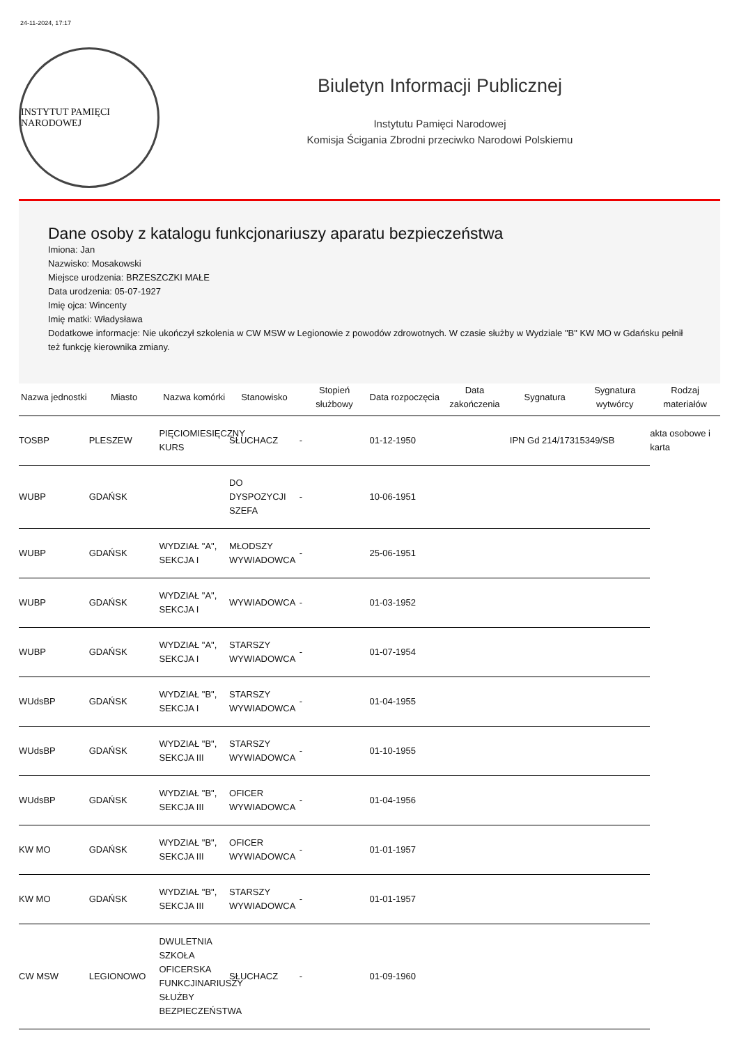24-11-2024, 17:17
INSTYTUT PAMIĘCI NARODOWEJ
Biuletyn Informacji Publicznej
Instytutu Pamięci Narodowej
Komisja Ścigania Zbrodni przeciwko Narodowi Polskiemu
Dane osoby z katalogu funkcjonariuszy aparatu bezpieczeństwa
Imiona: Jan
Nazwisko: Mosakowski
Miejsce urodzenia: BRZESZCZKI MAŁE
Data urodzenia: 05-07-1927
Imię ojca: Wincenty
Imię matki: Władysława
Dodatkowe informacje: Nie ukończył szkolenia w CW MSW w Legionowie z powodów zdrowotnych. W czasie służby w Wydziale "B" KW MO w Gdańsku pełnił też funkcję kierownika zmiany.
| Nazwa jednostki | Miasto | Nazwa komórki | Stanowisko | Stopień służbowy | Data rozpoczęcia | Data zakończenia | Sygnatura | Sygnatura wytwórcy | Rodzaj materiałów |
| --- | --- | --- | --- | --- | --- | --- | --- | --- | --- |
| TOSBP | PLESZEW | PIĘCIOMIESIĘCZNY KURS | SŁUCHACZ | - | 01-12-1950 | | IPN Gd 214/1731 | 5349/SB | akta osobowe i karta |
| WUBP | GDAŃSK | | DO DYSPOZYCJI SZEFA | - | 10-06-1951 | | | | |
| WUBP | GDAŃSK | WYDZIAŁ "A", SEKCJA I | MŁODSZY WYWIADOWCA | - | 25-06-1951 | | | | |
| WUBP | GDAŃSK | WYDZIAŁ "A", SEKCJA I | WYWIADOWCA | - | 01-03-1952 | | | | |
| WUBP | GDAŃSK | WYDZIAŁ "A", SEKCJA I | STARSZY WYWIADOWCA | - | 01-07-1954 | | | | |
| WUdsBP | GDAŃSK | WYDZIAŁ "B", SEKCJA I | STARSZY WYWIADOWCA | - | 01-04-1955 | | | | |
| WUdsBP | GDAŃSK | WYDZIAŁ "B", SEKCJA III | STARSZY WYWIADOWCA | - | 01-10-1955 | | | | |
| WUdsBP | GDAŃSK | WYDZIAŁ "B", SEKCJA III | OFICER WYWIADOWCA | - | 01-04-1956 | | | | |
| KW MO | GDAŃSK | WYDZIAŁ "B", SEKCJA III | OFICER WYWIADOWCA | - | 01-01-1957 | | | | |
| KW MO | GDAŃSK | WYDZIAŁ "B", SEKCJA III | STARSZY WYWIADOWCA | - | 01-01-1957 | | | | |
| CW MSW | LEGIONOWO | DWULETNIA SZKOŁA OFICERSKA FUNKCJINARIUSZY SŁUŻBY BEZPIECZEŃSTWA | SŁUCHACZ | - | 01-09-1960 | | | | |